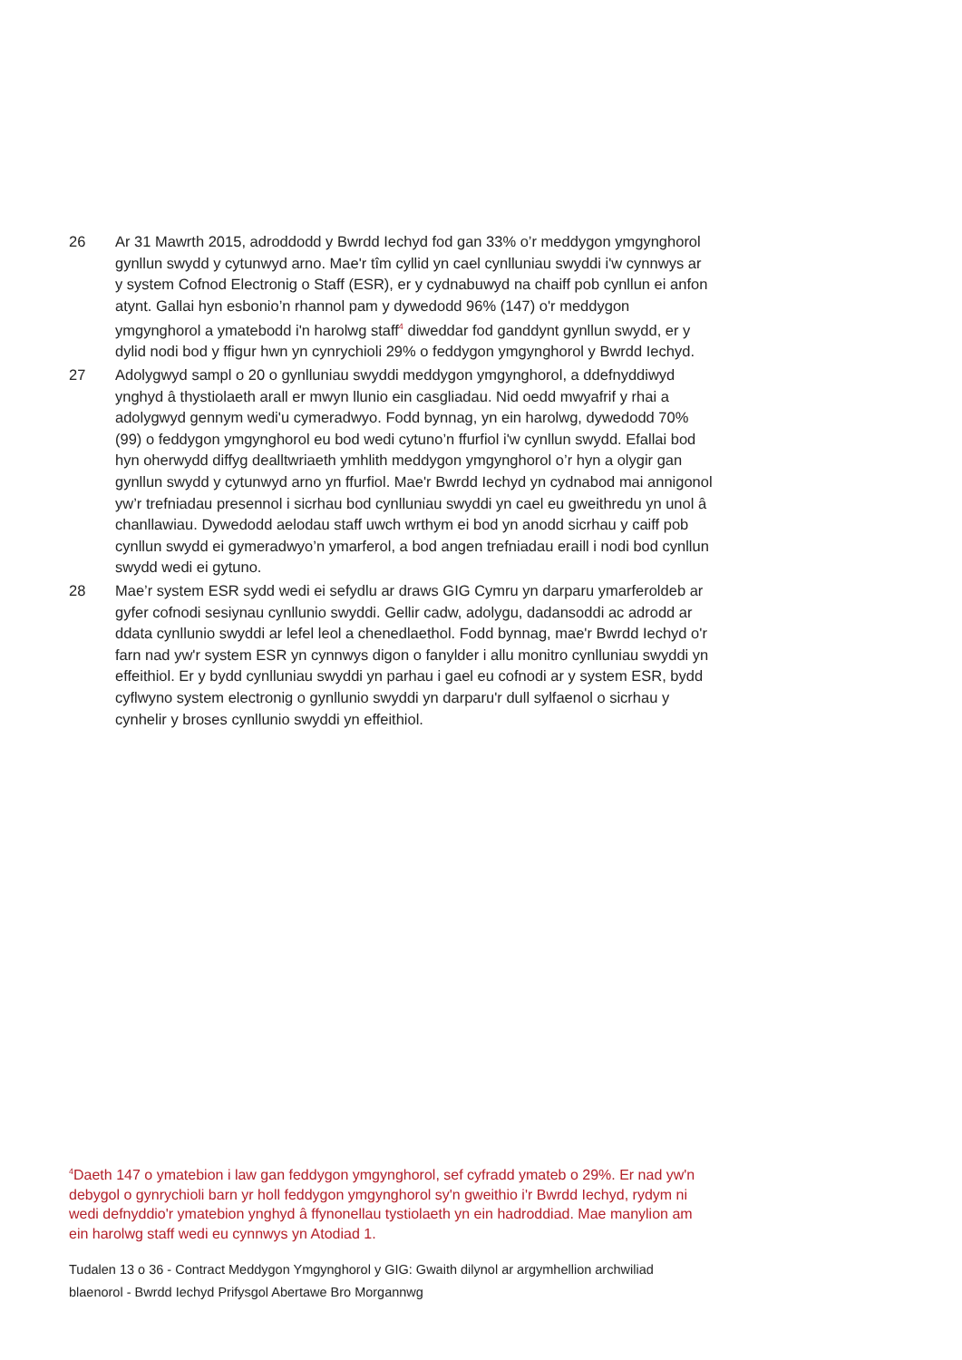26 Ar 31 Mawrth 2015, adroddodd y Bwrdd Iechyd fod gan 33% o’r meddygon ymgynghorol gynllun swydd y cytunwyd arno. Mae'r tîm cyllid yn cael cynlluniau swyddi i'w cynnwys ar y system Cofnod Electronig o Staff (ESR), er y cydnabuwyd na chaiff pob cynllun ei anfon atynt. Gallai hyn esbonio’n rhannol pam y dywedodd 96% (147) o'r meddygon ymgynghorol a ymatebodd i'n harolwg staff<sup>4</sup> diweddar fod ganddynt gynllun swydd, er y dylid nodi bod y ffigur hwn yn cynrychioli 29% o feddygon ymgynghorol y Bwrdd Iechyd.
27 Adolygwyd sampl o 20 o gynlluniau swyddi meddygon ymgynghorol, a ddefnyddiwyd ynghyd â thystiolaeth arall er mwyn llunio ein casgliadau. Nid oedd mwyafrif y rhai a adolygwyd gennym wedi'u cymeradwyo. Fodd bynnag, yn ein harolwg, dywedodd 70% (99) o feddygon ymgynghorol eu bod wedi cytuno’n ffurfiol i'w cynllun swydd. Efallai bod hyn oherwydd diffyg dealltwriaeth ymhlith meddygon ymgynghorol o’r hyn a olygir gan gynllun swydd y cytunwyd arno yn ffurfiol. Mae'r Bwrdd Iechyd yn cydnabod mai annigonol yw’r trefniadau presennol i sicrhau bod cynlluniau swyddi yn cael eu gweithredu yn unol â chanllawiau. Dywedodd aelodau staff uwch wrthym ei bod yn anodd sicrhau y caiff pob cynllun swydd ei gymeradwyo’n ymarferol, a bod angen trefniadau eraill i nodi bod cynllun swydd wedi ei gytuno.
28 Mae’r system ESR sydd wedi ei sefydlu ar draws GIG Cymru yn darparu ymarferoldeb ar gyfer cofnodi sesiynau cynllunio swyddi. Gellir cadw, adolygu, dadansoddi ac adrodd ar ddata cynllunio swyddi ar lefel leol a chenedlaethol. Fodd bynnag, mae'r Bwrdd Iechyd o'r farn nad yw'r system ESR yn cynnwys digon o fanylder i allu monitro cynlluniau swyddi yn effeithiol. Er y bydd cynlluniau swyddi yn parhau i gael eu cofnodi ar y system ESR, bydd cyflwyno system electronig o gynllunio swyddi yn darparu'r dull sylfaenol o sicrhau y cynhelir y broses cynllunio swyddi yn effeithiol.
<sup>4</sup> Daeth 147 o ymatebion i law gan feddygon ymgynghorol, sef cyfradd ymateb o 29%. Er nad yw'n debygol o gynrychioli barn yr holl feddygon ymgynghorol sy'n gweithio i'r Bwrdd Iechyd, rydym ni wedi defnyddio'r ymatebion ynghyd â ffynonellau tystiolaeth yn ein hadroddiad. Mae manylion am ein harolwg staff wedi eu cynnwys yn Atodiad 1.
Tudalen 13 o 36 - Contract Meddygon Ymgynghorol y GIG: Gwaith dilynol ar argymhellion archwiliad blaenorol - Bwrdd Iechyd Prifysgol Abertawe Bro Morgannwg